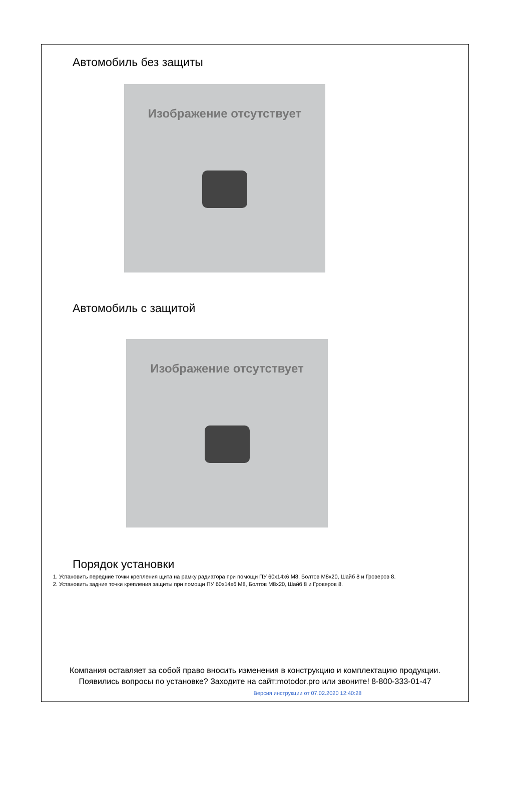Автомобиль без защиты
Изображение отсутствует
Автомобиль с защитой
Изображение отсутствует
Порядок установки
1. Установить передние точки крепления щита на рамку радиатора при помощи ПУ 60х14х6 М8, Болтов М8х20, Шайб 8 и Гроверов 8.
2. Установить задние точки крепления защиты при помощи ПУ 60х14х6 М8, Болтов М8х20, Шайб 8 и Гроверов 8.
Компания оставляет за собой право вносить изменения в конструкцию и комплектацию продукции.
Появились вопросы по установке? Заходите на сайт:motodor.pro или звоните! 8-800-333-01-47
Версия инструкции от 07.02.2020 12:40:28